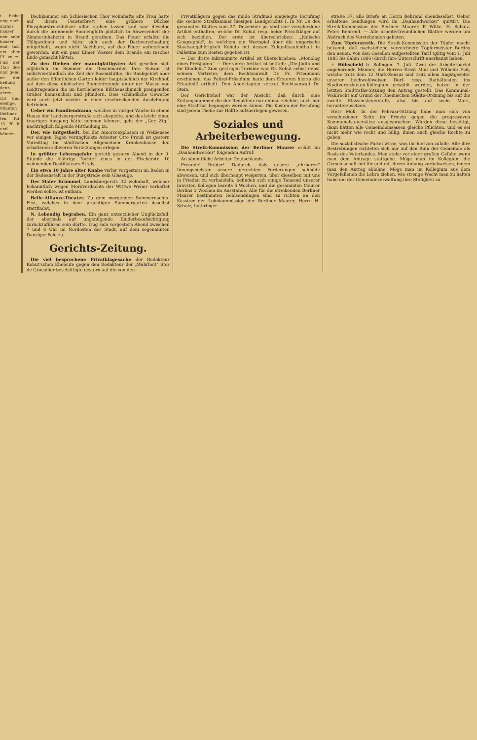t bishe ung nach daraus hauser nen sehr hauser end, sich um aber Pf. zu zu Fuß der Thor llee und gend er- der heilung , denn ahren, cht und eleifige, Minuten Berliner ten für 15 Pf. it und können.
Dachkammer am Schlesischen Thor wohnhafte alte Frau hatte auf ihrem Fensterbrett eine größere Büchse Phosphorstreichhölzer offen stehen lassen und war dieselbe durch die brennende Sonnengluth plötzlich in Abwesenheit der Zimmerinhaberin in Brand gerathen. Das Feuer erfaßte die Tüllgardinen und hätte sich auch der Dachverschaalung mitgetheilt, wenn nicht Nachbarn, auf das Feuer aufmerksam geworden, mit ein paar Eimer Wasser dem Brande ein rasches Ende gemacht hätten.
Zu den Dieben der mannigfaltigsten Art gesellen sich alljährlich im Sommer die Rosenmarder. Ihre Saison ist selbstverständlich die Zeit der Rosenblüthe, ihr Raubgebiet aber außer den öffentlichen Gärten leider hauptsächlich der Kirchhof, auf dem diese diebischen Blumenfreunde unter der Maske von Leidtragenden die im herrlichsten Blüthenschmuck prangenden Gräber heimsuchen und plündern. Dies schändliche Gewerbe wird auch jetzt wieder in einer erschreckenden Ausdehnung betrieben.
Ueber ein Familiendrama, welches in voriger Woche in einem Hause der Landsbergerstraße sich abspielte, und das leicht einen traurigen Ausgang hätte nehmen können, geht der „Ger. Ztg." nachträglich folgende Mittheilung zu.
Der, wie mitgetheilt, bei der Amorceexplosion in Weißensee vor einigen Tagen verunglückte Arbeiter Otto Preuß ist gestern Vormittag im städtischen Allgemeinen Krankenhause den erhaltenen schweren Verletzungen erlegen.
In größter Lebensgefahr gerieth gestern Abend in der 9. Stunde die 4jährige Tochter eines in der Fischerstr. 10 wohnenden Destillateurs Sträß.
Ein etwa 10 Jahre alter Knabe verlor vorgestern im Baden in der Badeanstalt in der Burgstraße sein Glasauge.
Der Maler Krümmel, Landsbergerstr. 32 wohnhaft, welcher bekanntlich wegen Mordverdachts der Wittwe Weber verhaftet werden sollte, ist entkam.
Belle-Alliance-Theater. Zu dem morgenden Sommernachts-Fest, welches in dem prächtigen Sommergarten daselbst stattfindet.
N. Lebendig begraben. Ein ganz entsetzlicher Unglücksfall, der abermals auf ungenügende Kinderbeaufsichtigung zurückzuführen sein dürfte, trug sich vorgestern Abend zwischen 7 und 8 Uhr im Nordosten der Stadt, auf dem sogenannten Danziger Feld zu.
Gerichts-Zeitung.
Die viel besprochene Privatklagesache der Redakteur Kohut'schen Eheleute gegen den Redakteur der „Wahrheit" Stor de Grousilier beschäftigte gestern auf die von den
Privatklägern gegen das milde Strafmaß eingelegte Berufung die sechste Strafkammer hiesigen Landgerichts I. In Nr. 39 des genannten Blattes vom 27. Dezember pr. sind vier verschiedene Artikel enthalten, welche Dr. Kohut resp. beide Privatkläger auf sich beziehen. Der erste ist überschrieben: „Jüdische Geographie", in welchem ein Wortspiel über die ungarische Staatsangehörigkeit Kohuts mit dessen Zukunftsaufenthalt in Palästina zum Besten gegeben ist.
— Der dritte inkriminirte Artikel ist überschrieben: „Monolog eines Preßjuden." — Der vierte Artikel ist betitelt: „Die Jüdin und ihr Kindlein." Zum gestrigen Termine war Dr. Kohut selbst nebst seinem Vertreter, dem Rechtsanwalt Dr. Fr. Friedmann erschienen, das Polizei-Präsidium hatte dem Ersteren hierzu die Erlaubniß ertheilt. Den Angeklagten vertrat Rechtsanwalt Dr. Stein.
Der Gerichtshof war der Ansicht, daß durch eine Zeitungsnummer die der Redakteur nur einmal zeichne, auch nur eine Strafthat begangen werden könne. Die Kosten der Berufung sind jedem Theile zur Hälfte aufzuerlegen gewesen.
Soziales und Arbeiterbewegung.
Die Streik-Kommission der Berliner Maurer erläßt im „Bauhandwerker" folgenden Aufruf:
An sämmtliche Arbeiter Deutschlands.
Freunde! Brüder! Dadurch, daß unsere „ehrbaren" Innungsmeister unsere gerechten Forderungen schnöde abweisen, und sich überhaupt weigerten, über dieselben mit uns in Frieden zu verhandeln, befinden sich einige Tausend unserer bravsten Kollegen bereits 5 Wochen, und die gesammten Maurer Berlins 3 Wochen im Ausstande. Alle für die streikenden Berliner Maurer bestimmten Geldsendungen sind zu richten an den Kassirer der Lohnkommission der Berliner Maurer, Herrn H. Schulz, Lothringer-
straße 37, alle Briefe an Herrn Behrend ebendaselbst. Ueber erhaltene Sendungen wird im „Bauhandwerker" quittirt. Die Streik-Kommission der Berliner Maurer. F. Wilke. H. Schulz. Peter. Behrend. — Alle arbeiterfreundlichen Blätter werden um Abdruck des Vorstehenden gebeten.
Zum Töpferstreik. Die Streik-Kommission der Töpfer macht bekannt, daß nachstehend verzeichnete Töpfermeister Berlins den neuen, von den Gesellen aufgestellten Tarif (giltig vom 1. Juli 1885 bis dahin 1886) durch ihre Unterschrift anerkannt haben.
+ Höhscheid b. Solingen, 7. Juli. Zwei der Arbeiterpartei angehörende Männer, die Herren Ernst Moll und Wilhelm Fuß, welche trotz dem 12 Mark-Zensus und trotz allem Angstgezeter unserer hochwohlweisen Dorf- resp. Rathältesten ins Stadtverordneten-Kollegium gewählt wurden, haben in der letzten Stadtraths-Sitzung den Antrag gestellt: Das Kommunal-Wahlrecht auf Grund der Rheinischen Städte-Ordnung bis auf die zweite Klassensteuerstufe, also bis auf sechs Mark, herunterzusetzen.
Herr Moll: In der Februar-Sitzung habe man sich von verschiedener Seite im Prinzip gegen die progressiven Kommunalsteuersätze ausgesprochen. Würden diese beseitigt, dann hätten alle Gemeindeinsassen gleiche Pflichten, und es sei nicht mehr wie recht und billig, ihnen auch gleiche Rechte zu geben.
Die sozialistische Partei wisse, was ihr hiervon zufalle. Alle ihre Bestrebungen richteten sich nur auf den Ruin der Gemeinde als Basis des Vaterlandes. Man stehe vor einer großen Gefahr, wenn man dem Antrage stattgebe. Möge man im Kollegium die Gemeinschaft mit ihr und mit ihrem Anhang zurückweisen, indem man den Antrag ablehne. Möge man im Kollegium aus dem Vorgefallenen die Lehre ziehen, wie strenge Wacht man zu halten habe um der Gemeindeverwaltung ihre Stetigkeit zu